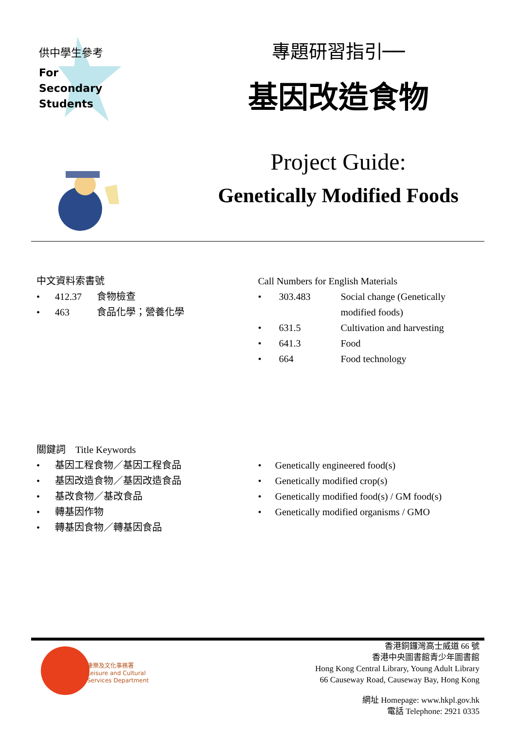供中學生參考
For
Secondary
Students
專題研習指引──
基因改造食物
Project Guide:
Genetically Modified Foods
中文資料索書號
| • | 412.37 | 食物檢查 |
| • | 463 | 食品化學；營養化學 |
Call Numbers for English Materials
| • | 303.483 | Social change (Genetically modified foods) |
| • | 631.5 | Cultivation and harvesting |
| • | 641.3 | Food |
| • | 664 | Food technology |
關鍵詞　Title Keywords
| • | 基因工程食物／基因工程食品 |
| • | 基因改造食物／基因改造食品 |
| • | 基改食物／基改食品 |
| • | 轉基因作物 |
| • | 轉基因食物／轉基因食品 |
| • | Genetically engineered food(s) |
| • | Genetically modified crop(s) |
| • | Genetically modified food(s) / GM food(s) |
| • | Genetically modified organisms / GMO |
康樂及文化事務署
Leisure and Cultural
Services Department
香港銅鑼灣高士威道 66 號
香港中央圖書館青少年圖書館
Hong Kong Central Library, Young Adult Library
66 Causeway Road, Causeway Bay, Hong Kong
網址 Homepage: www.hkpl.gov.hk
電話 Telephone: 2921 0335